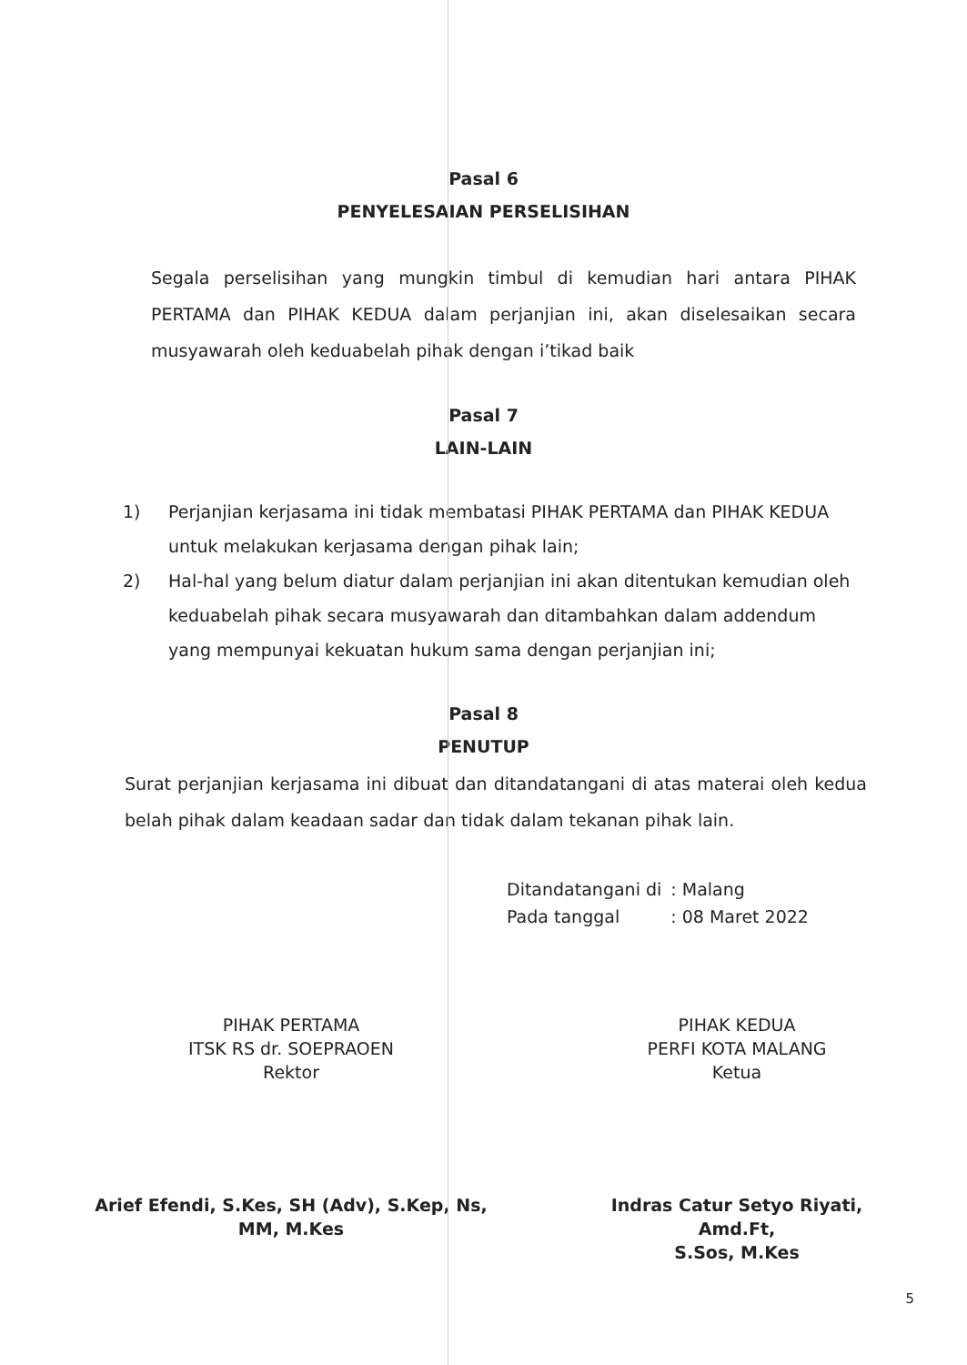Pasal 6
PENYELESAIAN PERSELISIHAN
Segala perselisihan yang mungkin timbul di kemudian hari antara PIHAK PERTAMA dan PIHAK KEDUA dalam perjanjian ini, akan diselesaikan secara musyawarah oleh keduabelah pihak dengan i’tikad baik
Pasal 7
LAIN-LAIN
1) Perjanjian kerjasama ini tidak membatasi PIHAK PERTAMA dan PIHAK KEDUA untuk melakukan kerjasama dengan pihak lain;
2) Hal-hal yang belum diatur dalam perjanjian ini akan ditentukan kemudian oleh keduabelah pihak secara musyawarah dan ditambahkan dalam addendum yang mempunyai kekuatan hukum sama dengan perjanjian ini;
Pasal 8
PENUTUP
Surat perjanjian kerjasama ini dibuat dan ditandatangani di atas materai oleh kedua belah pihak dalam keadaan sadar dan tidak dalam tekanan pihak lain.
| Ditandatangani di | : Malang |
| Pada tanggal | : 08 Maret 2022 |
PIHAK PERTAMA
ITSK RS dr. SOEPRAOEN
Rektor
Arief Efendi, S.Kes, SH (Adv), S.Kep, Ns,
MM, M.Kes
PIHAK KEDUA
PERFI KOTA MALANG
Ketua
Indras Catur Setyo Riyati, Amd.Ft,
S.Sos, M.Kes
5